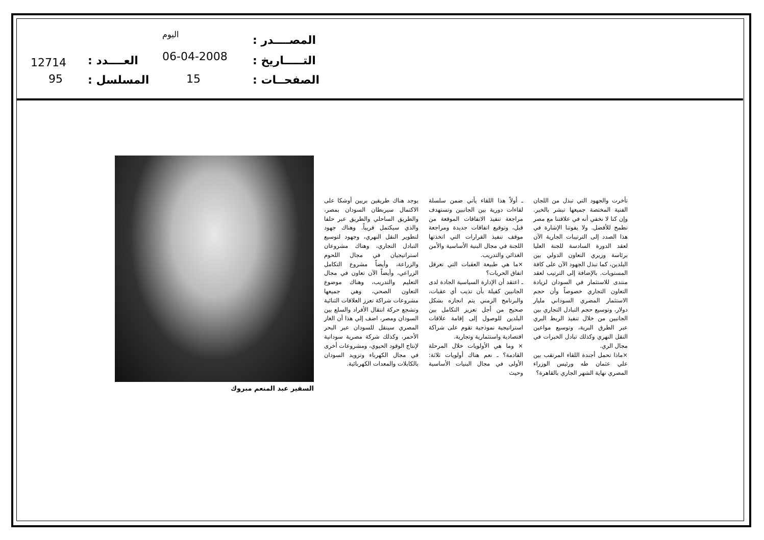المصــــدر :
اليوم
التـــــاريخ :
06-04-2008
الصفحــات :
15
العــــدد :
12714
المسلسل :
95
تأخرت والجهود التي تبذل من اللجان الفنية المختصة جميعها تبشر بالخير. وإن كنا لا نخفي أنه في علاقتنا مع مصر نطمح للأفضل. ولا يفوتنا الإشارة في هذا الصدد إلى الترتيبات الجارية الآن لعقد الدورة السادسة للجنة العليا برئاسة وزيري التعاون الدولي بين البلدين، كما تبذل الجهود الآن على كافة المستويات. بالإضافة إلى الترتيب لعقد منتدى للاستثمار في السودان لزيادة التعاون التجاري خصوصاً وأن حجم الاستثمار المصري السوداني مليار دولار، وتوسيع حجم التبادل التجاري بين الجانبين من خلال تنفيذ الربط البري عبر الطرق البرية، وتوسيع مواعين النقل النهري وكذلك تبادل الخبرات في مجال الري.
×ماذا تحمل أجندة اللقاء المرتقب بين علي عثمان طه ورئيس الوزراء المصري نهاية الشهر الجاري بالقاهرة؟
ـ أولاً هذا اللقاء يأتي ضمن سلسلة لقاءات دورية بين الجانبين وتستهدف مراجعة تنفيذ الاتفاقات الموقعة من قبل، وتوقيع اتفاقات جديدة ومراجعة موقف تنفيذ القرارات التي اتخذتها اللجنة في مجال البنية الأساسية والأمن الغذائي والتدريب.
×ما هي طبيعة العقبات التي تعرقل اتفاق الحريات؟
ـ اعتقد أن الإدارة السياسية الجادة لدى الجانبين كفيلة بأن تذيب أي عقبات، والبرنامج الزمني يتم انجازه بشكل صحيح من أجل تعزيز التكامل بين البلدين للوصول إلى إقامة علاقات استراتيجية نموذجية تقوم على شراكة اقتصادية واستثمارية وتجارية.
× وما هي الأولويات خلال المرحلة القادمة؟ ـ نعم هناك أولويات ثلاثة: الأولى في مجال البنيات الأساسية وحيث
يوجد هناك طريقين بريين أوشكا على الاكتمال سيربطان السودان بمصر، والطريق الساحلي والطريق عبر حلفا والذي سيكتمل قريباً. وهناك جهود لتطوير النقل النهري، وجهود لتوسيع التبادل التجاري، وهناك مشروعان استراتيجيان في مجال اللحوم والزراعة، وأيضاً مشروع التكامل الزراعي، وأيضاً الآن تعاون في مجال التعليم والتدريب، وهناك موضوع التعاون الصحي، وهي جميعها مشروعات شراكة تعزز العلاقات الثنائية وتشجع حركة انتقال الأفراد والسلع بين السودان ومصر، اضف إلي هذا أن الغاز المصري سينقل للسودان عبر البحر الأحمر، وكذلك شركة مصرية سودانية لإنتاج الوقود الحيوي، ومشروعات أخرى في مجال الكهرباء وتزويد السودان بالكابلات والمعدات الكهربائية.
السفير عبد المنعم مبروك